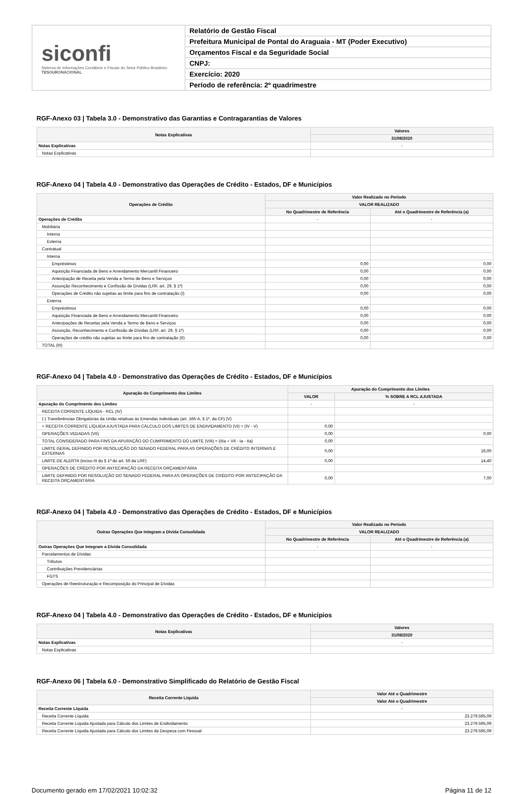siconfi
Sistema de Informações Contábeis e Fiscais do Setor Público Brasileiro
TESOURONACIONAL
Relatório de Gestão Fiscal
Prefeitura Municipal de Pontal do Araguaia - MT (Poder Executivo)
Orçamentos Fiscal e da Seguridade Social
CNPJ:
Exercício: 2020
Período de referência: 2º quadrimestre
RGF-Anexo 03 | Tabela 3.0 - Demonstrativo das Garantias e Contragarantias de Valores
| Notas Explicativas | Valores |
| --- | --- |
| | 31/08/2020 |
| Notas Explicativas | - |
| Notas Explicativas | |
RGF-Anexo 04 | Tabela 4.0 - Demonstrativo das Operações de Crédito - Estados, DF e Municípios
| Operações de Crédito | Valor Realizado no Período | |
| --- | --- | --- |
| | VALOR REALIZADO | |
| | No Quadrimestre de Referência | Até o Quadrimestre de Referência (a) |
| Operações de Crédito | - | - |
| Mobiliária | | |
| Interna | | |
| Externa | | |
| Contratual | | |
| Interna | | |
| Empréstimos | 0,00 | 0,00 |
| Aquisição Financiada de Bens e Arrendamento Mercantil Financeiro | 0,00 | 0,00 |
| Antecipação de Receita pela Venda a Termo de Bens e Serviços | 0,00 | 0,00 |
| Assunção Reconhecimento e Confissão de Dívidas (LRF, art. 29, § 1º) | 0,00 | 0,00 |
| Operações de Crédito não sujeitas ao limite para fins de contratação (I) | 0,00 | 0,00 |
| Externa | | |
| Empréstimos | 0,00 | 0,00 |
| Aquisição Financiada de Bens e Arrendamento Mercantil Financeiro | 0,00 | 0,00 |
| Antecipações de Receitas pela Venda a Termo de Bens e Serviços | 0,00 | 0,00 |
| Assunção, Reconhecimento e Confissão de Dívidas (LRF, art. 29, § 1º) | 0,00 | 0,00 |
| Operações de crédito não sujeitas ao limite para fins de contratação (II) | 0,00 | 0,00 |
| TOTAL (III) | | |
RGF-Anexo 04 | Tabela 4.0 - Demonstrativo das Operações de Crédito - Estados, DF e Municípios
| Apuração do Cumprimento dos Limites | Apuração do Cumprimento dos Limites | |
| --- | --- | --- |
| | VALOR | % SOBRE A RCL AJUSTADA |
| Apuração do Cumprimento dos Limites | - | - |
| RECEITA CORRENTE LÍQUIDA - RCL (IV) | | |
| (-) Transferências Obrigatórias da União relativas às Emendas Individuais (art. 166-A, § 1º, da CF) (V) | | |
| = RECEITA CORRENTE LÍQUIDA AJUSTADA PARA CÁLCULO DOS LIMITES DE ENDIVIDAMENTO (VI) = (IV - V) | 0,00 | |
| OPERAÇÕES VEDADAS (VII) | 0,00 | 0,00 |
| TOTAL CONSIDERADO PARA FINS DA APURAÇÃO DO CUMPRIMENTO DO LIMITE (VIII) = (IIIa + VII - Ia - IIa) | 0,00 | |
| LIMITE GERAL DEFINIDO POR RESOLUÇÃO DO SENADO FEDERAL PARA AS OPERAÇÕES DE CRÉDITO INTERNAS E EXTERNAS | 0,00 | 16,00 |
| LIMITE DE ALERTA (inciso III do § 1º do art. 59 da LRF) | 0,00 | 14,40 |
| OPERAÇÕES DE CRÉDITO POR ANTECIPAÇÃO DA RECEITA ORÇAMENTÁRIA | | |
| LIMITE DEFINIDO POR RESOLUÇÃO DO SENADO FEDERAL PARA AS OPERAÇÕES DE CRÉDITO POR ANTECIPAÇÃO DA RECEITA ORÇAMENTÁRIA | 0,00 | 7,00 |
RGF-Anexo 04 | Tabela 4.0 - Demonstrativo das Operações de Crédito - Estados, DF e Municípios
| Outras Operações Que Integram a Dívida Consolidada | Valor Realizado no Período | |
| --- | --- | --- |
| | VALOR REALIZADO | |
| | No Quadrimestre de Referência | Até o Quadrimestre de Referência (a) |
| Outras Operações Que Integram a Dívida Consolidada | - | - |
| Parcelamentos de Dívidas | | |
| Tributos | | |
| Contribuições Previdenciárias | | |
| FGTS | | |
| Operações de Reestruturação e Recomposição do Principal de Dívidas | | |
RGF-Anexo 04 | Tabela 4.0 - Demonstrativo das Operações de Crédito - Estados, DF e Municípios
| Notas Explicativas | Valores |
| --- | --- |
| | 31/08/2020 |
| Notas Explicativas | - |
| Notas Explicativas | |
RGF-Anexo 06 | Tabela 6.0 - Demonstrativo Simplificado do Relatório de Gestão Fiscal
| Receita Corrente Líquida | Valor Até o Quadrimestre |
| --- | --- |
| | Valor Até o Quadrimestre |
| Receita Corrente Líquida | - |
| Receita Corrente Líquida | 23.279.595,09 |
| Receita Corrente Líquida Ajustada para Cálculo dos Limites de Endividamento | 23.279.595,09 |
| Receita Corrente Líquida Ajustada para Cálculo dos Limites da Despesa com Pessoal | 23.279.595,09 |
Documento gerado em 17/02/2021 10:02:32 Página 11 de 12